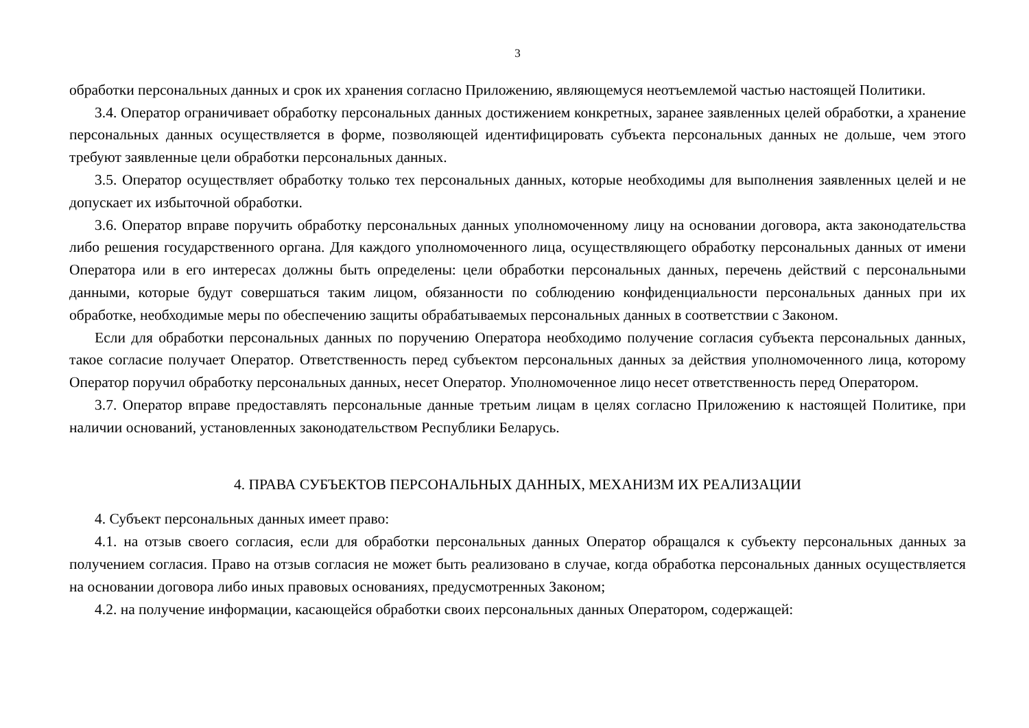3
обработки персональных данных и срок их хранения согласно Приложению, являющемуся неотъемлемой частью настоящей Политики.
3.4. Оператор ограничивает обработку персональных данных достижением конкретных, заранее заявленных целей обработки, а хранение персональных данных осуществляется в форме, позволяющей идентифицировать субъекта персональных данных не дольше, чем этого требуют заявленные цели обработки персональных данных.
3.5. Оператор осуществляет обработку только тех персональных данных, которые необходимы для выполнения заявленных целей и не допускает их избыточной обработки.
3.6. Оператор вправе поручить обработку персональных данных уполномоченному лицу на основании договора, акта законодательства либо решения государственного органа. Для каждого уполномоченного лица, осуществляющего обработку персональных данных от имени Оператора или в его интересах должны быть определены: цели обработки персональных данных, перечень действий с персональными данными, которые будут совершаться таким лицом, обязанности по соблюдению конфиденциальности персональных данных при их обработке, необходимые меры по обеспечению защиты обрабатываемых персональных данных в соответствии с Законом.
Если для обработки персональных данных по поручению Оператора необходимо получение согласия субъекта персональных данных, такое согласие получает Оператор. Ответственность перед субъектом персональных данных за действия уполномоченного лица, которому Оператор поручил обработку персональных данных, несет Оператор. Уполномоченное лицо несет ответственность перед Оператором.
3.7. Оператор вправе предоставлять персональные данные третьим лицам в целях согласно Приложению к настоящей Политике, при наличии оснований, установленных законодательством Республики Беларусь.
4. ПРАВА СУБЪЕКТОВ ПЕРСОНАЛЬНЫХ ДАННЫХ, МЕХАНИЗМ ИХ РЕАЛИЗАЦИИ
4. Субъект персональных данных имеет право:
4.1. на отзыв своего согласия, если для обработки персональных данных Оператор обращался к субъекту персональных данных за получением согласия. Право на отзыв согласия не может быть реализовано в случае, когда обработка персональных данных осуществляется на основании договора либо иных правовых основаниях, предусмотренных Законом;
4.2. на получение информации, касающейся обработки своих персональных данных Оператором, содержащей: